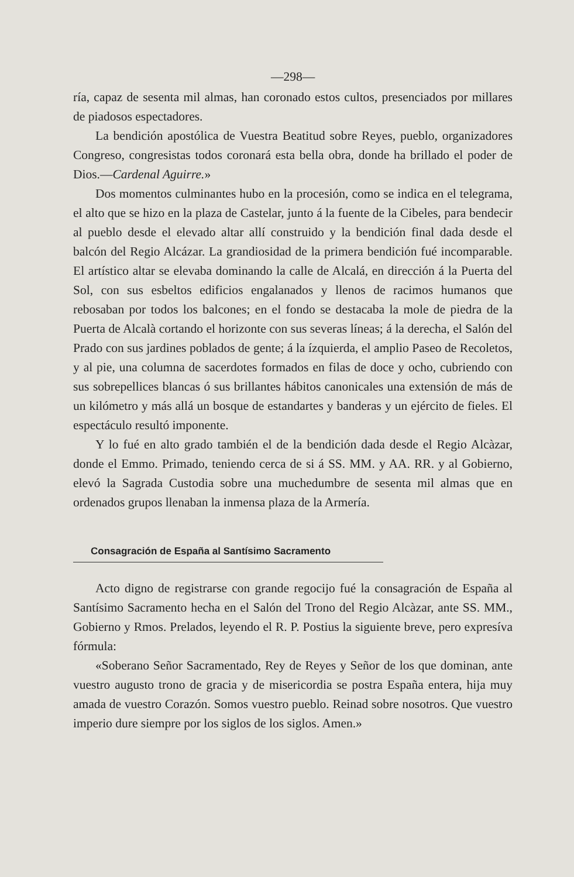—298—
ría, capaz de sesenta mil almas, han coronado estos cultos, presenciados por millares de piadosos espectadores.
La bendición apostólica de Vuestra Beatitud sobre Reyes, pueblo, organizadores Congreso, congresistas todos coronará esta bella obra, donde ha brillado el poder de Dios.—Cardenal Aguirre.»
Dos momentos culminantes hubo en la procesión, como se indica en el telegrama, el alto que se hizo en la plaza de Castelar, junto á la fuente de la Cibeles, para bendecir al pueblo desde el elevado altar allí construido y la bendición final dada desde el balcón del Regio Alcázar. La grandiosidad de la primera bendición fué incomparable. El artístico altar se elevaba dominando la calle de Alcalá, en dirección á la Puerta del Sol, con sus esbeltos edificios engalanados y llenos de racimos humanos que rebosaban por todos los balcones; en el fondo se destacaba la mole de piedra de la Puerta de Alcalà cortando el horizonte con sus severas líneas; á la derecha, el Salón del Prado con sus jardines poblados de gente; á la ízquierda, el amplio Paseo de Recoletos, y al pie, una columna de sacerdotes formados en filas de doce y ocho, cubriendo con sus sobrepellices blancas ó sus brillantes hábitos canonicales una extensión de más de un kilómetro y más allá un bosque de estandartes y banderas y un ejército de fieles. El espectáculo resultó imponente.
Y lo fué en alto grado también el de la bendición dada desde el Regio Alcàzar, donde el Emmo. Primado, teniendo cerca de si á SS. MM. y AA. RR. y al Gobierno, elevó la Sagrada Custodia sobre una muchedumbre de sesenta mil almas que en ordenados grupos llenaban la inmensa plaza de la Armería.
Consagración de España al Santísimo Sacramento
Acto digno de registrarse con grande regocijo fué la consagración de España al Santísimo Sacramento hecha en el Salón del Trono del Regio Alcàzar, ante SS. MM., Gobierno y Rmos. Prelados, leyendo el R. P. Postius la siguiente breve, pero expresíva fórmula:
«Soberano Señor Sacramentado, Rey de Reyes y Señor de los que dominan, ante vuestro augusto trono de gracia y de misericordia se postra España entera, hija muy amada de vuestro Corazón. Somos vuestro pueblo. Reinad sobre nosotros. Que vuestro imperio dure siempre por los siglos de los siglos. Amen.»